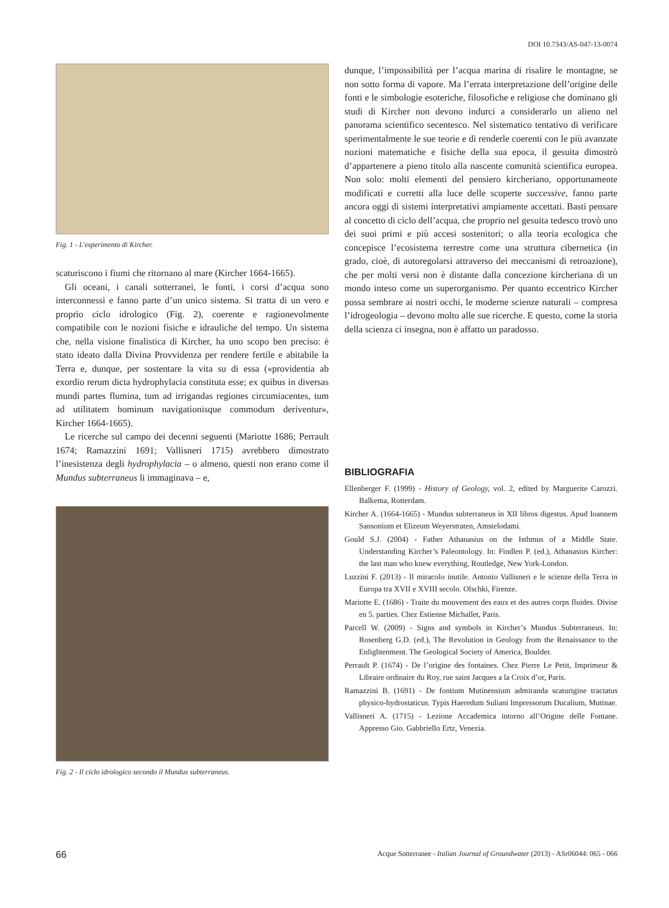DOI 10.7343/AS-047-13-0074
Fig. 1 - L'esperimento di Kircher.
scaturiscono i fiumi che ritornano al mare (Kircher 1664-1665).
Gli oceani, i canali sotterranei, le fonti, i corsi d’acqua sono interconnessi e fanno parte d’un unico sistema. Si tratta di un vero e proprio ciclo idrologico (Fig. 2), coerente e ragionevolmente compatibile con le nozioni fisiche e idrauliche del tempo. Un sistema che, nella visione finalistica di Kircher, ha uno scopo ben preciso: è stato ideato dalla Divina Provvidenza per rendere fertile e abitabile la Terra e, dunque, per sostentare la vita su di essa («providentia ab exordio rerum dicta hydrophylacia constituta esse; ex quibus in diversas mundi partes flumina, tum ad irrigandas regiones circumiacentes, tum ad utilitatem hominum navigationisque commodum deriventur», Kircher 1664-1665).
Le ricerche sul campo dei decenni seguenti (Mariotte 1686; Perrault 1674; Ramazzini 1691; Vallisneri 1715) avrebbero dimostrato l’inesistenza degli hydrophylacia – o almeno, questi non erano come il Mundus subterraneus li immaginava – e,
Fig. 2 - Il ciclo idrologico secondo il Mundus subterraneus.
dunque, l’impossibilità per l’acqua marina di risalire le montagne, se non sotto forma di vapore. Ma l’errata interpretazione dell’origine delle fonti e le simbologie esoteriche, filosofiche e religiose che dominano gli studi di Kircher non devono indurci a considerarlo un alieno nel panorama scientifico secentesco. Nel sistematico tentativo di verificare sperimentalmente le sue teorie e di renderle coerenti con le più avanzate nozioni matematiche e fisiche della sua epoca, il gesuita dimostrò d’appartenere a pieno titolo alla nascente comunità scientifica europea. Non solo: molti elementi del pensiero kircheriano, opportunamente modificati e corretti alla luce delle scoperte successive, fanno parte ancora oggi di sistemi interpretativi ampiamente accettati. Basti pensare al concetto di ciclo dell’acqua, che proprio nel gesuita tedesco trovò uno dei suoi primi e più accesi sostenitori; o alla teoria ecologica che concepisce l’ecosistema terrestre come una struttura cibernetica (in grado, cioè, di autoregolarsi attraverso dei meccanismi di retroazione), che per molti versi non è distante dalla concezione kircheriana di un mondo inteso come un superorganismo. Per quanto eccentrico Kircher possa sembrare ai nostri occhi, le moderne scienze naturali – compresa l’idrogeologia – devono molto alle sue ricerche. E questo, come la storia della scienza ci insegna, non è affatto un paradosso.
BIBLIOGRAFIA
Ellenberger F. (1999) - History of Geology, vol. 2, edited by Marguerite Carozzi. Balkema, Rotterdam.
Kircher A. (1664-1665) - Mundus subterraneus in XII libros digestus. Apud Ioannem Sansonium et Elizeum Weyerstraten, Amstelodami.
Gould S.J. (2004) - Father Athanasius on the Isthmus of a Middle State. Understanding Kircher’s Paleontology. In: Findlen P. (ed.), Athanasius Kircher: the last man who knew everything, Routledge, New York-London.
Luzzini F. (2013) - Il miracolo inutile. Antonio Vallisneri e le scienze della Terra in Europa tra XVII e XVIII secolo. Olschki, Firenze.
Mariotte E. (1686) - Traite du mouvement des eaux et des autres corps fluides. Divise en 5. parties. Chez Estienne Michallet, Paris.
Parcell W. (2009) - Signs and symbols in Kircher’s Mundus Subterraneus. In: Rosenberg G.D. (ed.), The Revolution in Geology from the Renaissance to the Enlightenment. The Geological Society of America, Boulder.
Perrault P. (1674) - De l’origine des fontaines. Chez Pierre Le Petit, Imprimeur & Libraire ordinaire du Roy, rue saint Jacques a la Croix d’or, Paris.
Ramazzini B. (1691) - De fontium Mutinensium admiranda scaturigine tractatus physico-hydrostaticus. Typis Haeredum Suliani Impressorum Ducalium, Mutinae.
Vallisneri A. (1715) - Lezione Accademica intorno all’Origine delle Fontane. Appresso Gio. Gabbriello Ertz, Venezia.
66 Acque Sotterranee - Italian Journal of Groundwater (2013) - ASr06044: 065 - 066